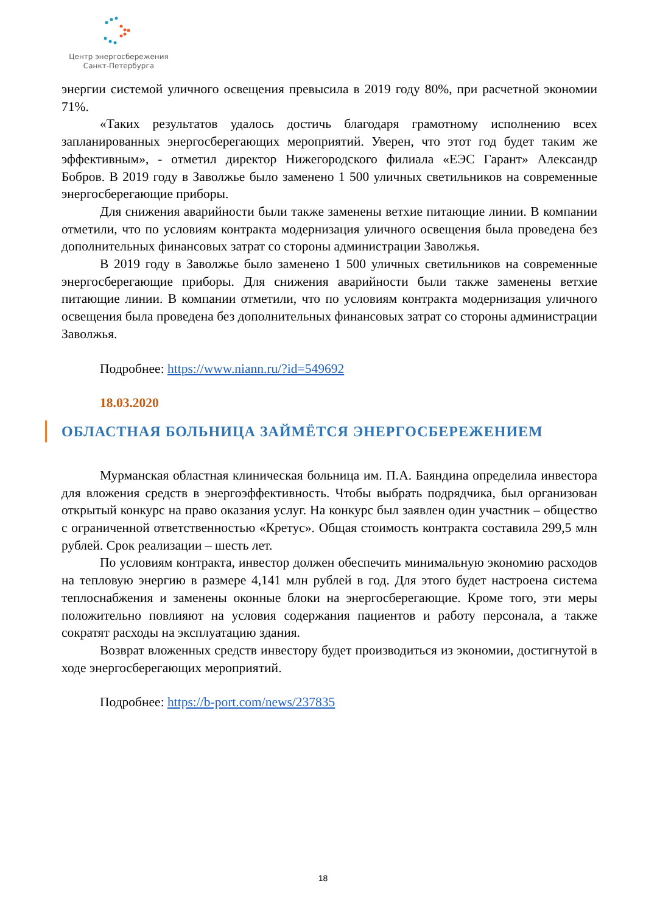Центр энергосбережения
Санкт-Петербурга
энергии системой уличного освещения превысила в 2019 году 80%, при расчетной экономии 71%.
«Таких результатов удалось достичь благодаря грамотному исполнению всех запланированных энергосберегающих мероприятий. Уверен, что этот год будет таким же эффективным», - отметил директор Нижегородского филиала «ЕЭС Гарант» Александр Бобров. В 2019 году в Заволжье было заменено 1 500 уличных светильников на современные энергосберегающие приборы.
Для снижения аварийности были также заменены ветхие питающие линии. В компании отметили, что по условиям контракта модернизация уличного освещения была проведена без дополнительных финансовых затрат со стороны администрации Заволжья.
В 2019 году в Заволжье было заменено 1 500 уличных светильников на современные энергосберегающие приборы. Для снижения аварийности были также заменены ветхие питающие линии. В компании отметили, что по условиям контракта модернизация уличного освещения была проведена без дополнительных финансовых затрат со стороны администрации Заволжья.
Подробнее: https://www.niann.ru/?id=549692
18.03.2020
ОБЛАСТНАЯ БОЛЬНИЦА ЗАЙМЁТСЯ ЭНЕРГОСБЕРЕЖЕНИЕМ
Мурманская областная клиническая больница им. П.А. Баяндина определила инвестора для вложения средств в энергоэффективность. Чтобы выбрать подрядчика, был организован открытый конкурс на право оказания услуг. На конкурс был заявлен один участник – общество с ограниченной ответственностью «Кретус». Общая стоимость контракта составила 299,5 млн рублей. Срок реализации – шесть лет.
По условиям контракта, инвестор должен обеспечить минимальную экономию расходов на тепловую энергию в размере 4,141 млн рублей в год. Для этого будет настроена система теплоснабжения и заменены оконные блоки на энергосберегающие. Кроме того, эти меры положительно повлияют на условия содержания пациентов и работу персонала, а также сократят расходы на эксплуатацию здания.
Возврат вложенных средств инвестору будет производиться из экономии, достигнутой в ходе энергосберегающих мероприятий.
Подробнее: https://b-port.com/news/237835
18